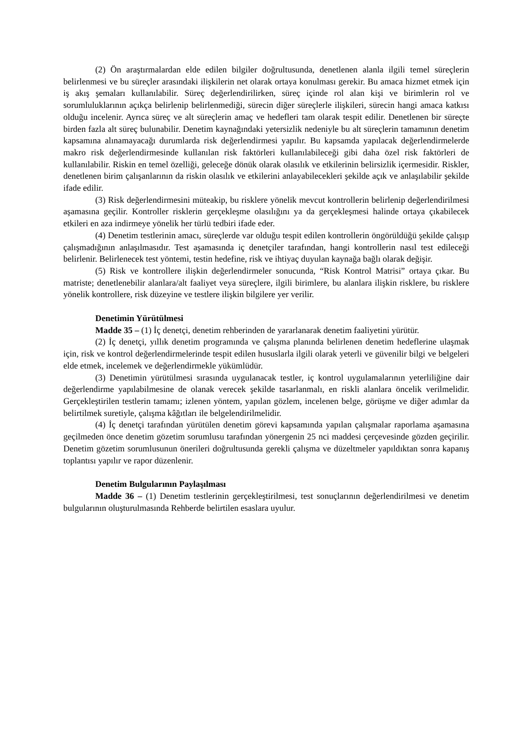(2) Ön araştırmalardan elde edilen bilgiler doğrultusunda, denetlenen alanla ilgili temel süreçlerin belirlenmesi ve bu süreçler arasındaki ilişkilerin net olarak ortaya konulması gerekir. Bu amaca hizmet etmek için iş akış şemaları kullanılabilir. Süreç değerlendirilirken, süreç içinde rol alan kişi ve birimlerin rol ve sorumluluklarının açıkça belirlenip belirlenmediği, sürecin diğer süreçlerle ilişkileri, sürecin hangi amaca katkısı olduğu incelenir. Ayrıca süreç ve alt süreçlerin amaç ve hedefleri tam olarak tespit edilir. Denetlenen bir süreçte birden fazla alt süreç bulunabilir. Denetim kaynağındaki yetersizlik nedeniyle bu alt süreçlerin tamamının denetim kapsamına alınamayacağı durumlarda risk değerlendirmesi yapılır. Bu kapsamda yapılacak değerlendirmelerde makro risk değerlendirmesinde kullanılan risk faktörleri kullanılabileceği gibi daha özel risk faktörleri de kullanılabilir. Riskin en temel özelliği, geleceğe dönük olarak olasılık ve etkilerinin belirsizlik içermesidir. Riskler, denetlenen birim çalışanlarının da riskin olasılık ve etkilerini anlayabilecekleri şekilde açık ve anlaşılabilir şekilde ifade edilir.
(3) Risk değerlendirmesini müteakip, bu risklere yönelik mevcut kontrollerin belirlenip değerlendirilmesi aşamasına geçilir. Kontroller risklerin gerçekleşme olasılığını ya da gerçekleşmesi halinde ortaya çıkabilecek etkileri en aza indirmeye yönelik her türlü tedbiri ifade eder.
(4) Denetim testlerinin amacı, süreçlerde var olduğu tespit edilen kontrollerin öngörüldüğü şekilde çalışıp çalışmadığının anlaşılmasıdır. Test aşamasında iç denetçiler tarafından, hangi kontrollerin nasıl test edileceği belirlenir. Belirlenecek test yöntemi, testin hedefine, risk ve ihtiyaç duyulan kaynağa bağlı olarak değişir.
(5) Risk ve kontrollere ilişkin değerlendirmeler sonucunda, “Risk Kontrol Matrisi” ortaya çıkar. Bu matriste; denetlenebilir alanlara/alt faaliyet veya süreçlere, ilgili birimlere, bu alanlara ilişkin risklere, bu risklere yönelik kontrollere, risk düzeyine ve testlere ilişkin bilgilere yer verilir.
Denetimin Yürütülmesi
Madde 35 – (1) İç denetçi, denetim rehberinden de yararlanarak denetim faaliyetini yürütür.
(2) İç denetçi, yıllık denetim programında ve çalışma planında belirlenen denetim hedeflerine ulaşmak için, risk ve kontrol değerlendirmelerinde tespit edilen hususlarla ilgili olarak yeterli ve güvenilir bilgi ve belgeleri elde etmek, incelemek ve değerlendirmekle yükümlüdür.
(3) Denetimin yürütülmesi sırasında uygulanacak testler, iç kontrol uygulamalarının yeterliliğine dair değerlendirme yapılabilmesine de olanak verecek şekilde tasarlanmalı, en riskli alanlara öncelik verilmelidir. Gerçekleştirilen testlerin tamamı; izlenen yöntem, yapılan gözlem, incelenen belge, görüşme ve diğer adımlar da belirtilmek suretiyle, çalışma kâğıtları ile belgelendirilmelidir.
(4) İç denetçi tarafından yürütülen denetim görevi kapsamında yapılan çalışmalar raporlama aşamasına geçilmeden önce denetim gözetim sorumlusu tarafından yönergenin 25 nci maddesi çerçevesinde gözden geçirilir. Denetim gözetim sorumlusunun önerileri doğrultusunda gerekli çalışma ve düzeltmeler yapıldıktan sonra kapanış toplantısı yapılır ve rapor düzenlenir.
Denetim Bulgularının Paylaşılması
Madde 36 – (1) Denetim testlerinin gerçekleştirilmesi, test sonuçlarının değerlendirilmesi ve denetim bulgularının oluşturulmasında Rehberde belirtilen esaslara uyulur.